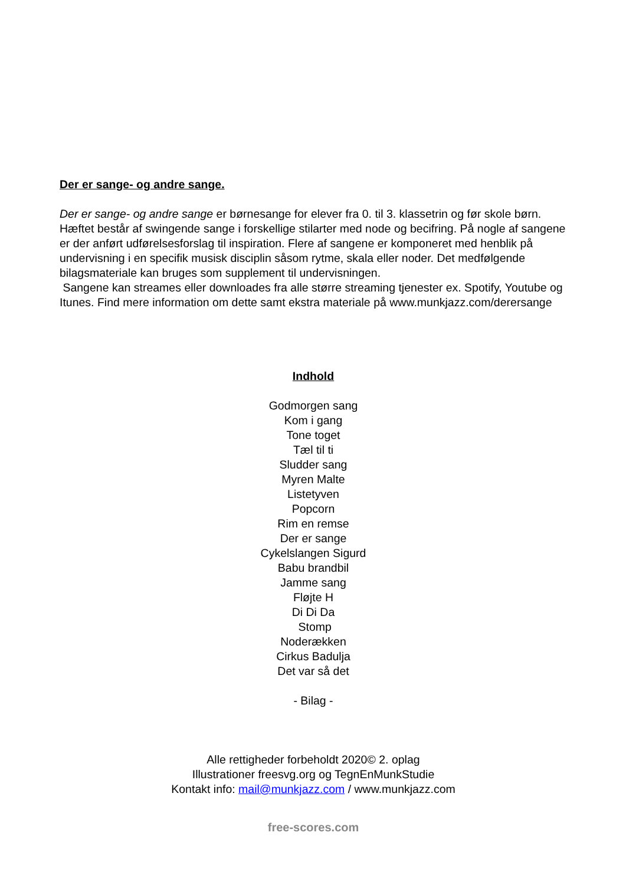Der er sange- og andre sange.
Der er sange- og andre sange er børnesange for elever fra 0. til 3. klassetrin og før skole børn. Hæftet består af swingende sange i forskellige stilarter med node og becifring. På nogle af sangene er der anført udførelsesforslag til inspiration. Flere af sangene er komponeret med henblik på undervisning i en specifik musisk disciplin såsom rytme, skala eller noder. Det medfølgende bilagsmateriale kan bruges som supplement til undervisningen.
Sangene kan streames eller downloades fra alle større streaming tjenester ex. Spotify, Youtube og Itunes. Find mere information om dette samt ekstra materiale på www.munkjazz.com/derersange
Indhold
Godmorgen sang
Kom i gang
Tone toget
Tæl til ti
Sludder sang
Myren Malte
Listetyven
Popcorn
Rim en remse
Der er sange
Cykelslangen Sigurd
Babu brandbil
Jamme sang
Fløjte H
Di Di Da
Stomp
Noderækken
Cirkus Badulja
Det var så det
- Bilag -
Alle rettigheder forbeholdt 2020© 2. oplag
Illustrationer freesvg.org og TegnEnMunkStudie
Kontakt info: mail@munkjazz.com / www.munkjazz.com
free-scores.com